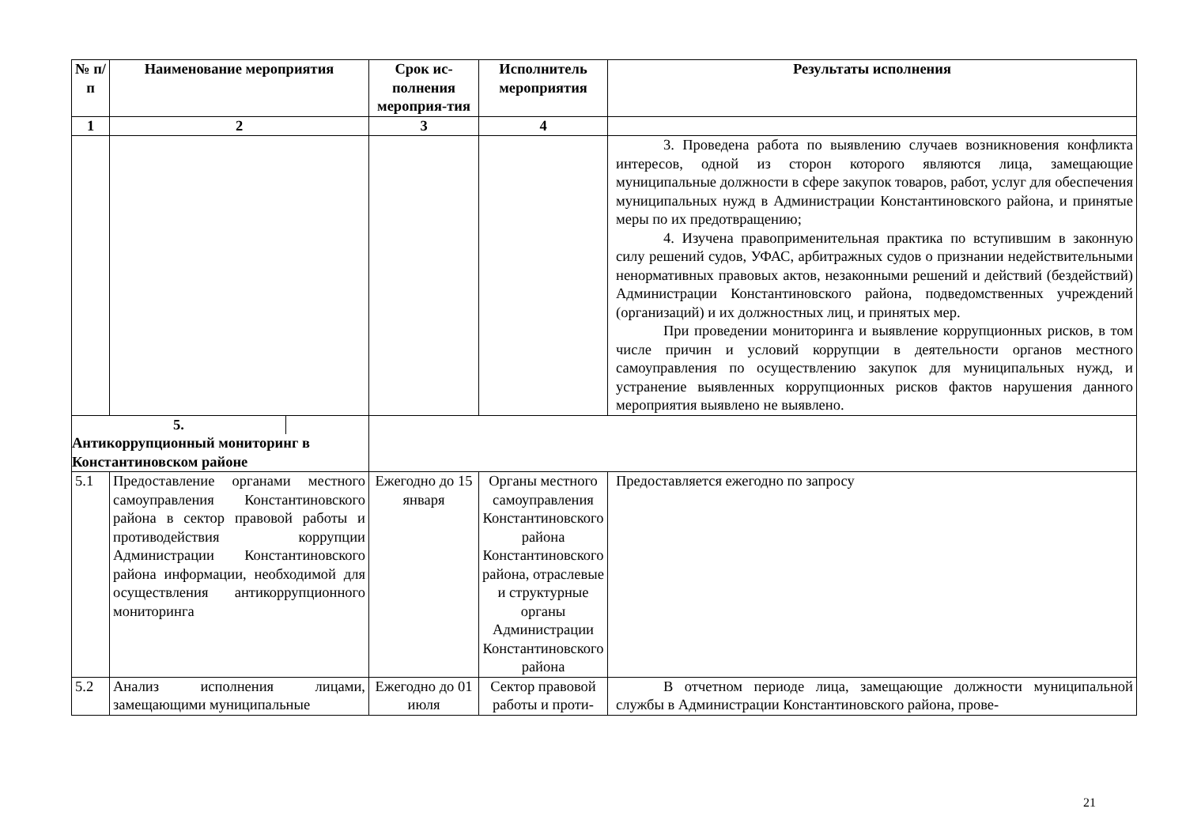| № п/ п | Наименование мероприятия | Срок ис-полнения мероприя-тия | Исполнитель мероприятия | Результаты исполнения |
| --- | --- | --- | --- | --- |
| 1 | 2 | 3 | 4 | |
| | | | | 3. Проведена работа по выявлению случаев возникновения конфликта интересов, одной из сторон которого являются лица, замещающие муниципальные должности в сфере закупок товаров, работ, услуг для обеспечения муниципальных нужд в Администрации Константиновского района, и принятые меры по их предотвращению; 4. Изучена правоприменительная практика по вступившим в законную силу решений судов, УФАС, арбитражных судов о признании недействительными ненормативных правовых актов, незаконными решений и действий (бездействий) Администрации Константиновского района, подведомственных учреждений (организаций) и их должностных лиц, и принятых мер. При проведении мониторинга и выявление коррупционных рисков, в том числе причин и условий коррупции в деятельности органов местного самоуправления по осуществлению закупок для муниципальных нужд, и устранение выявленных коррупционных рисков фактов нарушения данного мероприятия выявлено не выявлено. |
| 5. Антикоррупционный мониторинг в Константиновском районе | | | | |
| 5.1 | Предоставление органами местного самоуправления Константиновского района в сектор правовой работы и противодействия коррупции Администрации Константиновского района информации, необходимой для осуществления антикоррупционного мониторинга | Ежегодно до 15 января | Органы местного самоуправления Константиновского района Константиновского района, отраслевые и структурные органы Администрации Константиновского района | Предоставляется ежегодно по запросу |
| 5.2 | Анализ исполнения лицами, замещающими муниципальные | Ежегодно до 01 июля | Сектор правовой работы и проти- | В отчетном периоде лица, замещающие должности муниципальной службы в Администрации Константиновского района, прове- |
21